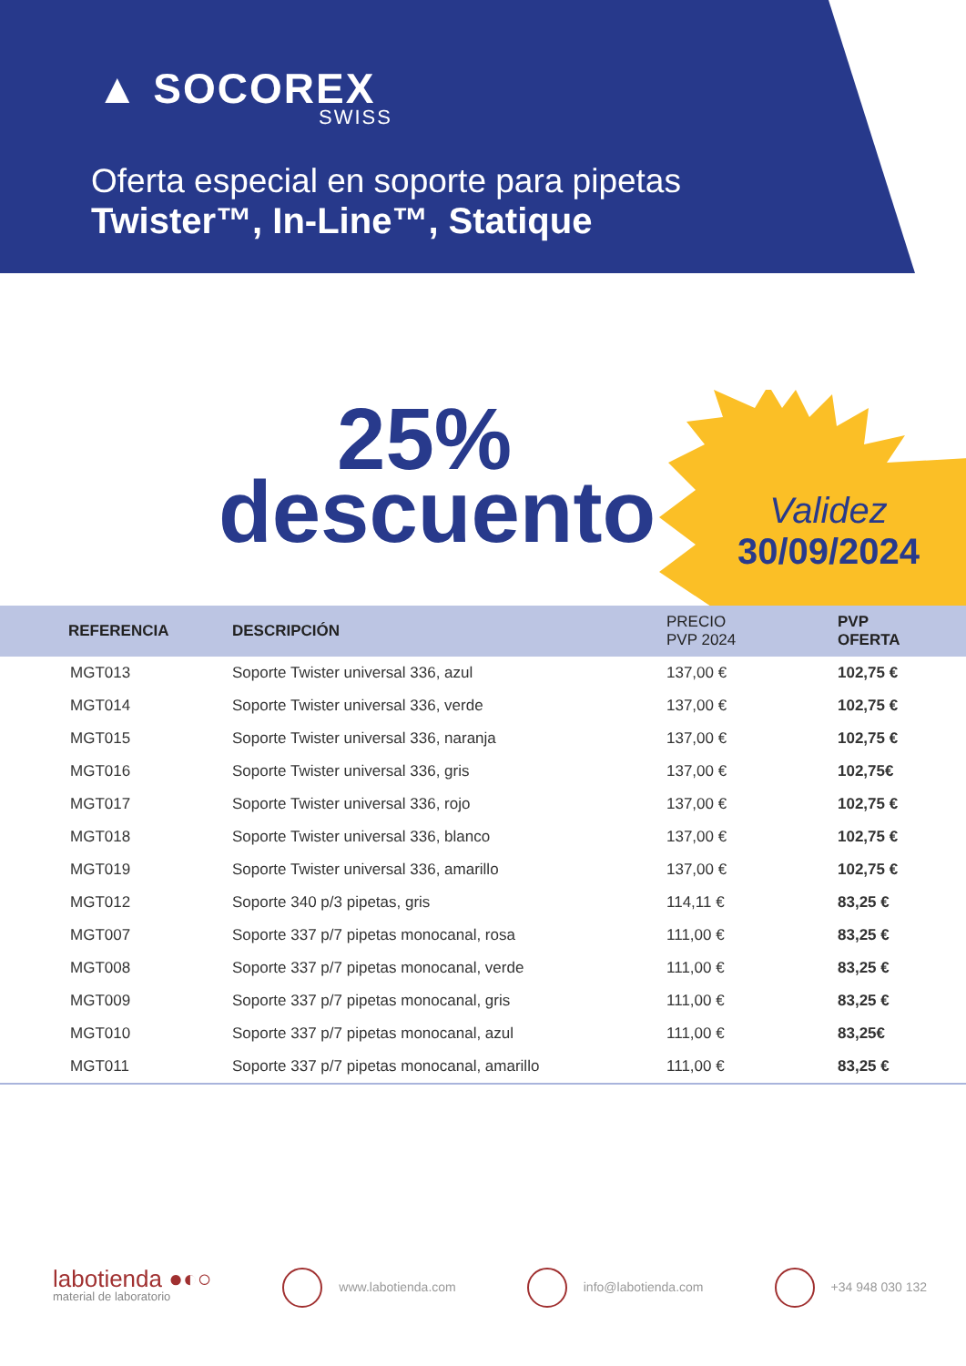▲ SOCOREX
SWISS
Oferta especial en soporte para pipetas
Twister™, In-Line™, Statique
25%
descuento
Validez
30/09/2024
| REFERENCIA | DESCRIPCIÓN | PRECIO PVP 2024 | PVP OFERTA |
| --- | --- | --- | --- |
| MGT013 | Soporte Twister universal 336, azul | 137,00 € | 102,75 € |
| MGT014 | Soporte Twister universal 336, verde | 137,00 € | 102,75 € |
| MGT015 | Soporte Twister universal 336, naranja | 137,00 € | 102,75 € |
| MGT016 | Soporte Twister universal 336, gris | 137,00 € | 102,75€ |
| MGT017 | Soporte Twister universal 336, rojo | 137,00 € | 102,75 € |
| MGT018 | Soporte Twister universal 336, blanco | 137,00 € | 102,75 € |
| MGT019 | Soporte Twister universal 336, amarillo | 137,00 € | 102,75 € |
| MGT012 | Soporte 340 p/3 pipetas, gris | 114,11 € | 83,25 € |
| MGT007 | Soporte 337 p/7 pipetas monocanal, rosa | 111,00 € | 83,25 € |
| MGT008 | Soporte 337 p/7 pipetas monocanal, verde | 111,00 € | 83,25 € |
| MGT009 | Soporte 337 p/7 pipetas monocanal, gris | 111,00 € | 83,25 € |
| MGT010 | Soporte 337 p/7 pipetas monocanal, azul | 111,00 € | 83,25€ |
| MGT011 | Soporte 337 p/7 pipetas monocanal, amarillo | 111,00 € | 83,25 € |
labotienda ●◐○
material de laboratorio
www.labotienda.com info@labotienda.com +34 948 030 132